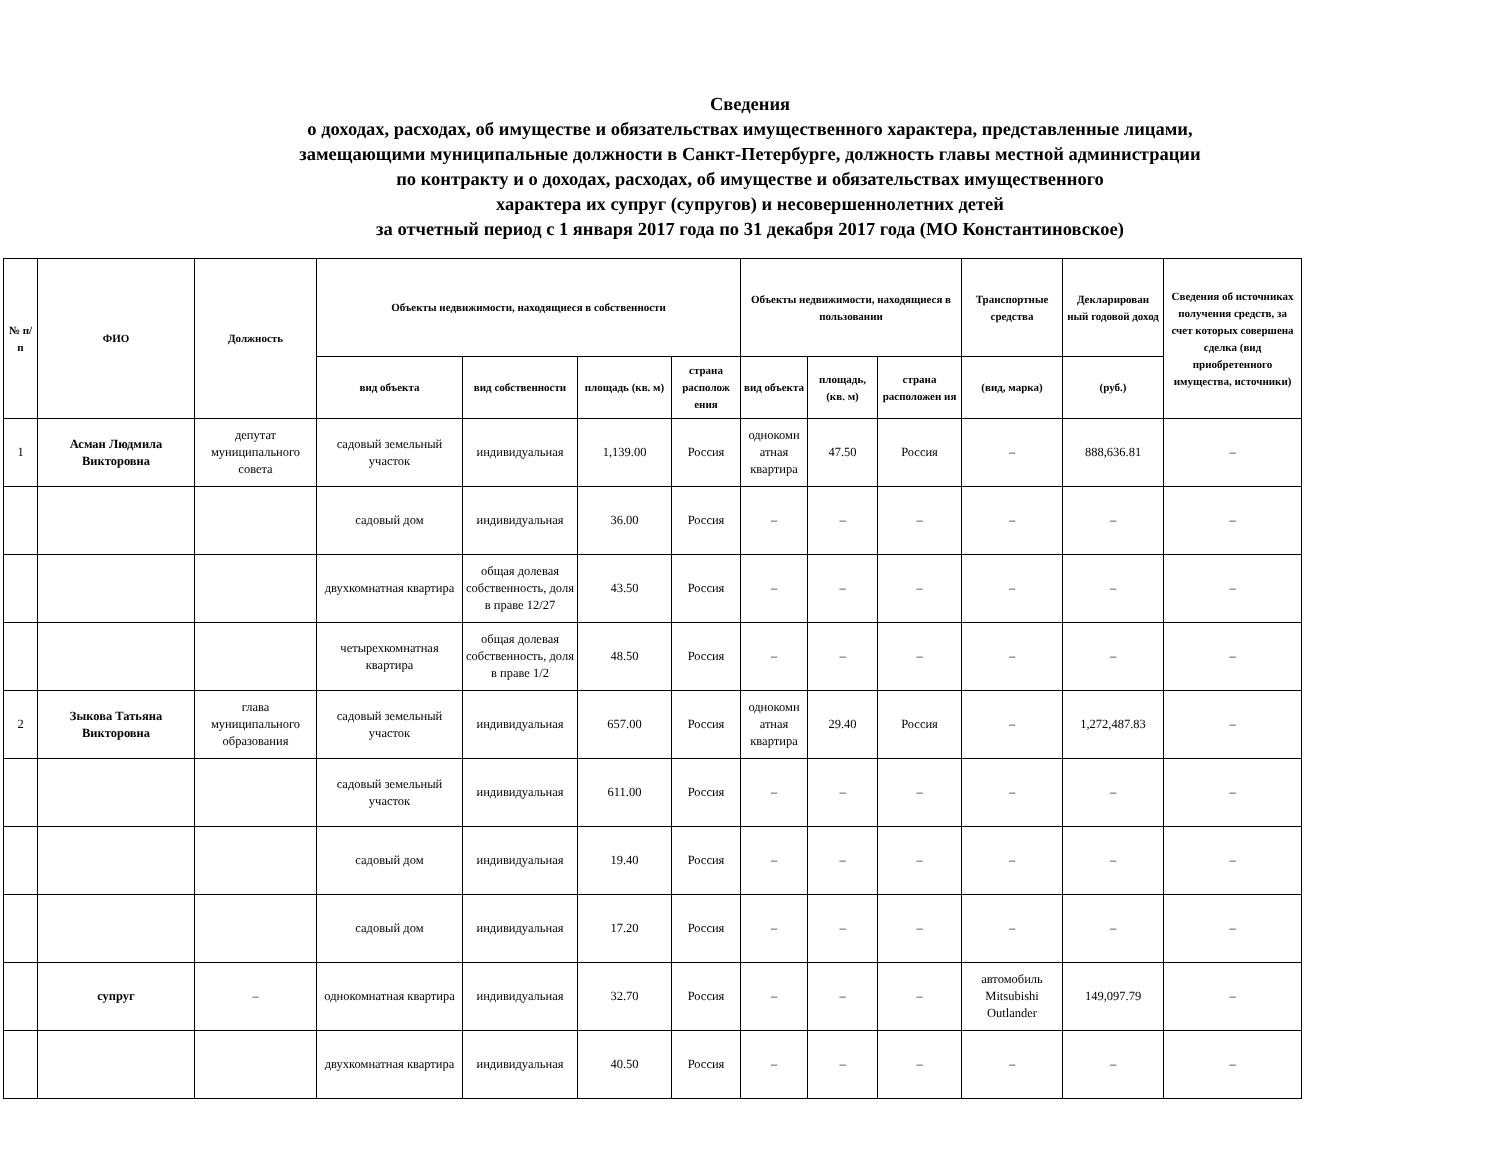Сведения
о доходах, расходах, об имуществе и обязательствах имущественного характера, представленные лицами,
замещающими муниципальные должности в Санкт-Петербурге, должность главы местной администрации
по контракту и о доходах, расходах, об имуществе и обязательствах имущественного
характера их супруг (супругов) и несовершеннолетних детей
за отчетный период с 1 января 2017 года по 31 декабря 2017 года (МО Константиновское)
| № п/п | ФИО | Должность | Объекты недвижимости, находящиеся в собственности | | | | Объекты недвижимости, находящиеся в пользовании | | | Транспортные средства | Декларирован ный годовой доход | Сведения об источниках получения средств, за счет которых совершена сделка (вид приобретенного имущества, источники) |
| --- | --- | --- | --- | --- | --- | --- | --- | --- | --- | --- | --- | --- |
| | | | вид объекта | вид собственности | площадь (кв. м) | страна располож ения | вид объекта | площадь, (кв. м) | страна расположен ия | (вид, марка) | (руб.) | |
| 1 | Асман Людмила Викторовна | депутат муниципального совета | садовый земельный участок | индивидуальная | 1,139.00 | Россия | однокомн атная квартира | 47.50 | Россия | – | 888,636.81 | – |
| | | | садовый дом | индивидуальная | 36.00 | Россия | – | – | – | – | – | – |
| | | | двухкомнатная квартира | общая долевая собственность, доля в праве 12/27 | 43.50 | Россия | – | – | – | – | – | – |
| | | | четырехкомнатная квартира | общая долевая собственность, доля в праве 1/2 | 48.50 | Россия | – | – | – | – | – | – |
| 2 | Зыкова Татьяна Викторовна | глава муниципального образования | садовый земельный участок | индивидуальная | 657.00 | Россия | однокомн атная квартира | 29.40 | Россия | – | 1,272,487.83 | – |
| | | | садовый земельный участок | индивидуальная | 611.00 | Россия | – | – | – | – | – | – |
| | | | садовый дом | индивидуальная | 19.40 | Россия | – | – | – | – | – | – |
| | | | садовый дом | индивидуальная | 17.20 | Россия | – | – | – | – | – | – |
| | супруг | – | однокомнатная квартира | индивидуальная | 32.70 | Россия | – | – | – | автомобиль Mitsubishi Outlander | 149,097.79 | – |
| | | | двухкомнатная квартира | индивидуальная | 40.50 | Россия | – | – | – | – | – | – |